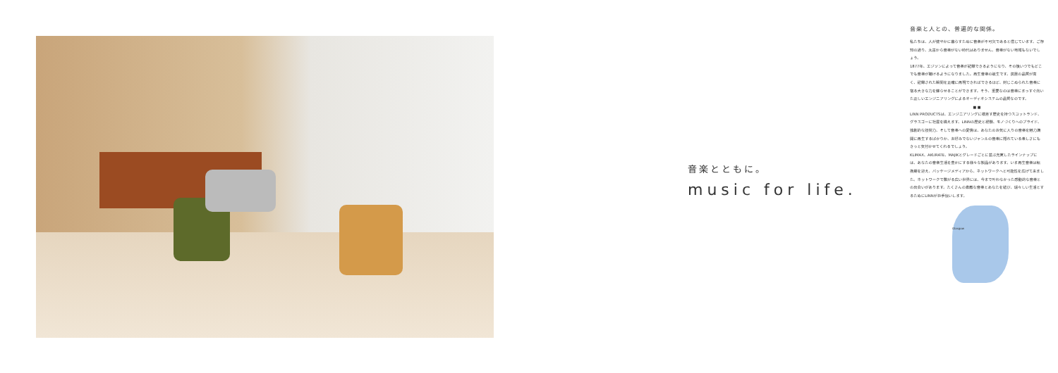音楽とともに。
music for life.
音楽と人との、普遍的な関係。
私たちは、人が健やかに暮らすために音楽が不可欠であると信じています。ご存知の通り、太古から音楽がない時代はありません。音楽がない地域もないでしょう。
1877年、エジソンによって音楽が記録できるようになり、その後いつでもどこでも音楽が聴けるようになりました。再生音楽の誕生です。装置の品質が高く、記録された瞬間を正確に再現できればできるほど、封じこめられた音楽に宿る大きな力を蘇らせることができます。そう、重要なのは音楽にまっすぐ向いた正しいエンジニアリングによるオーディオシステムの品質なのです。
■ ■
LINN PRODUCTSは、エンジニアリングに根差す歴史を持つスコットランド、グラスゴーに社屋を構えます。LINNの歴史と経験、モノづくりへのプライド、独創的な技術力、そして音楽への愛情は、あなたのお気に入りの音楽を魅力満開に再生するばかりか、お好みでないジャンルの音楽に隠れている楽しさにもきっと気付かせてくれるでしょう。
KLIMAX、AKURATE、MAJIKとグレードごとに並ぶ充実したラインナップには、あなたの音楽生活を豊かにする様々な製品があります。いま再生音楽は転換期を迎え、パッケージメディアから、ネットワークへと可能性を広げて来ました。ネットワークで繋がる広い世界には、今まで叶わなかった感動的な音楽との出会いがあります。たくさんの素敵な音楽とあなたを結び、瑞々しい生活とするためにLINNがお手伝いします。
Glasgow